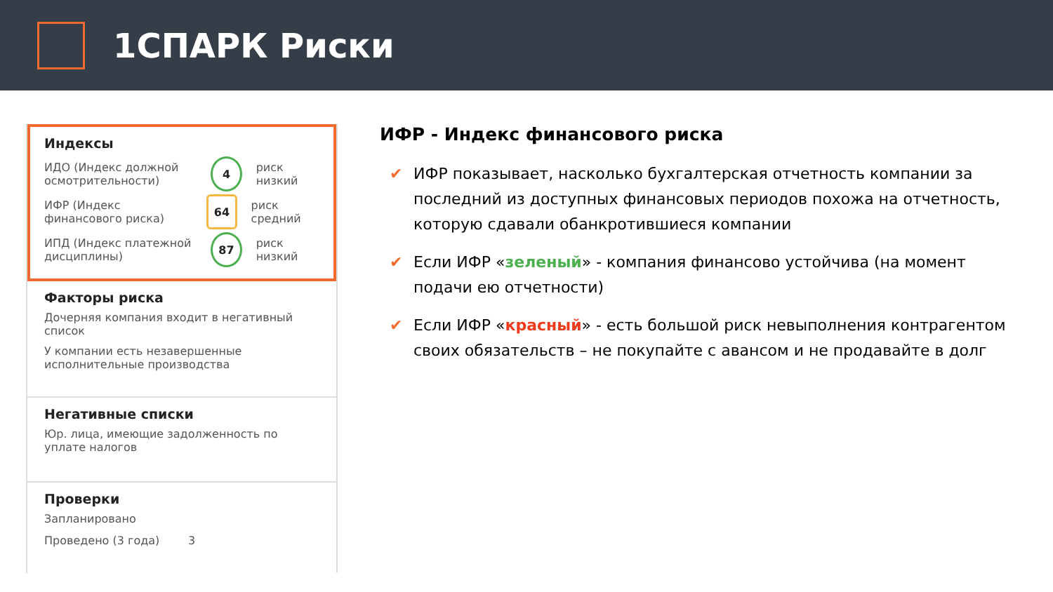1СПАРК Риски
Индексы
ИДО (Индекс должной осмотрительности)
4
риск низкий
ИФР (Индекс финансового риска)
64
риск средний
ИПД (Индекс платежной дисциплины)
87
риск низкий
Факторы риска
Дочерняя компания входит в негативный список
У компании есть незавершенные исполнительные производства
Негативные списки
Юр. лица, имеющие задолженность по уплате налогов
Проверки
Запланировано
Проведено (3 года) 3
ИФР - Индекс финансового риска
✔ ИФР показывает, насколько бухгалтерская отчетность компании за последний из доступных финансовых периодов похожа на отчетность, которую сдавали обанкротившиеся компании
✔ Если ИФР «зеленый» - компания финансово устойчива (на момент подачи ею отчетности)
✔ Если ИФР «красный» - есть большой риск невыполнения контрагентом своих обязательств – не покупайте с авансом и не продавайте в долг